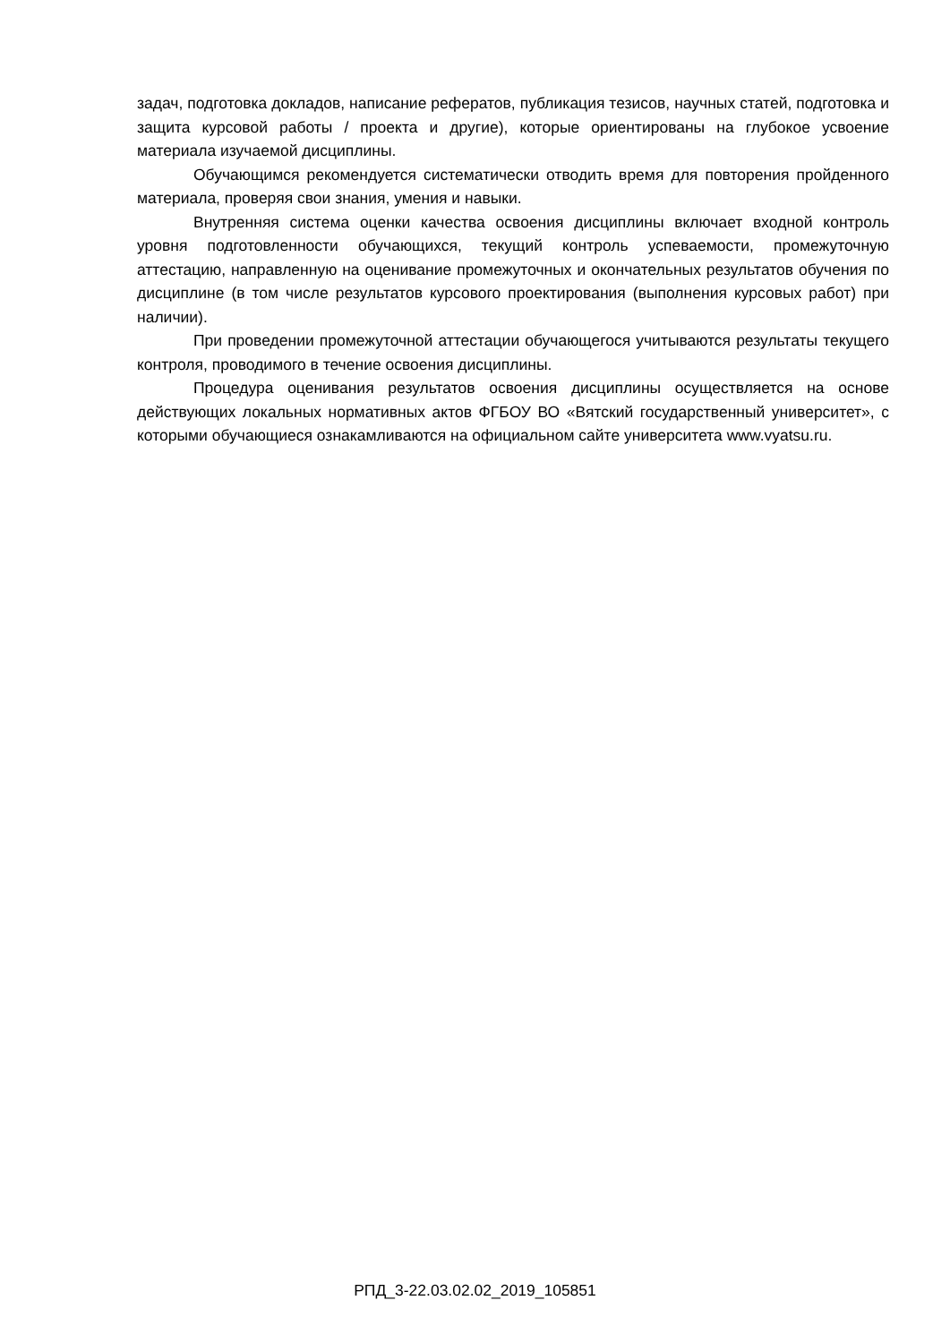задач, подготовка докладов, написание рефератов, публикация тезисов, научных статей, подготовка и защита курсовой работы / проекта и другие), которые ориентированы на глубокое усвоение материала изучаемой дисциплины.
Обучающимся рекомендуется систематически отводить время для повторения пройденного материала, проверяя свои знания, умения и навыки.
Внутренняя система оценки качества освоения дисциплины включает входной контроль уровня подготовленности обучающихся, текущий контроль успеваемости, промежуточную аттестацию, направленную на оценивание промежуточных и окончательных результатов обучения по дисциплине (в том числе результатов курсового проектирования (выполнения курсовых работ) при наличии).
При проведении промежуточной аттестации обучающегося учитываются результаты текущего контроля, проводимого в течение освоения дисциплины.
Процедура оценивания результатов освоения дисциплины осуществляется на основе действующих локальных нормативных актов ФГБОУ ВО «Вятский государственный университет», с которыми обучающиеся ознакамливаются на официальном сайте университета www.vyatsu.ru.
РПД_3-22.03.02.02_2019_105851